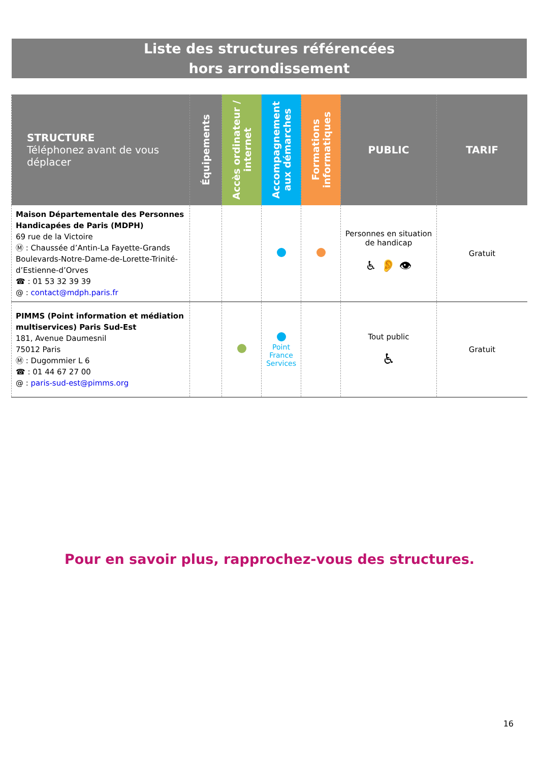Liste des structures référencées
hors arrondissement
| STRUCTURE Téléphonez avant de vous déplacer | Équipements | Accès ordinateur / internet | Accompagnement aux démarches | Formations informatiques | PUBLIC | TARIF |
| --- | --- | --- | --- | --- | --- | --- |
| Maison Départementale des Personnes Handicapées de Paris (MDPH) 69 rue de la Victoire Ⓜ : Chaussée d’Antin-La Fayette-Grands Boulevards-Notre-Dame-de-Lorette-Trinité-d’Estienne-d’Orves ☎ : 01 53 32 39 39 @ : contact@mdph.paris.fr | | | | | Personnes en situation de handicap ♿ 👂 👁 | Gratuit |
| PIMMS (Point information et médiation multiservices) Paris Sud-Est 181, Avenue Daumesnil 75012 Paris Ⓜ : Dugommier L 6 ☎ : 01 44 67 27 00 @ : paris-sud-est@pimms.org | | | Point France Services | | Tout public ♿ | Gratuit |
Pour en savoir plus, rapprochez-vous des structures.
16